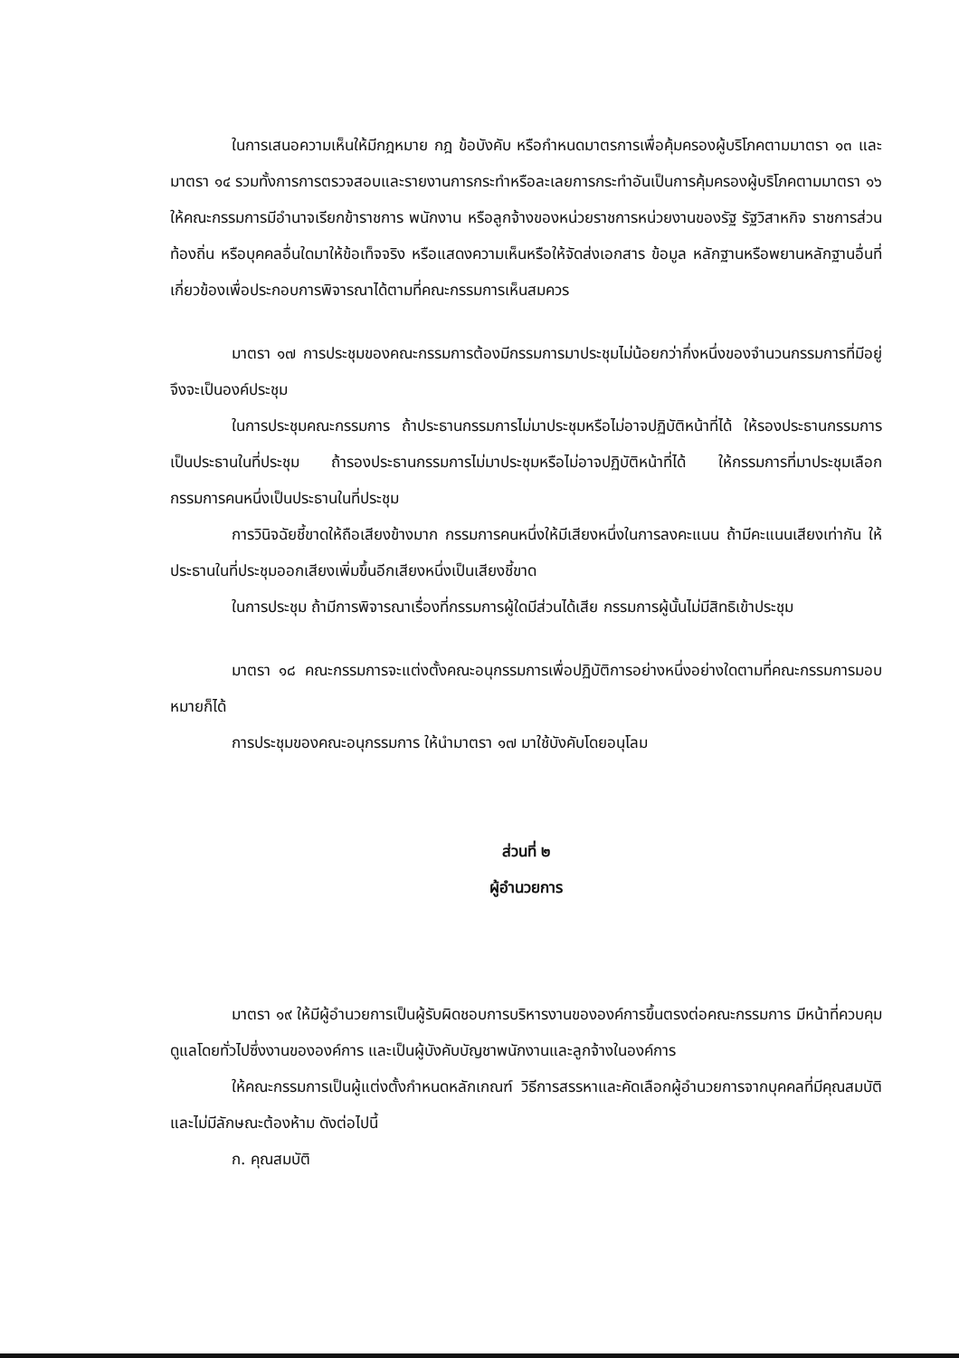ในการเสนอความเห็นให้มีกฎหมาย กฎ ข้อบังคับ หรือกำหนดมาตรการเพื่อคุ้มครองผู้บริโภคตามมาตรา ๑๓ และมาตรา ๑๔ รวมทั้งการการตรวจสอบและรายงานการกระทำหรือละเลยการกระทำอันเป็นการคุ้มครองผู้บริโภคตามมาตรา ๑๖ ให้คณะกรรมการมีอำนาจเรียกข้าราชการ พนักงาน หรือลูกจ้างของหน่วยราชการหน่วยงานของรัฐ รัฐวิสาหกิจ ราชการส่วนท้องถิ่น หรือบุคคลอื่นใดมาให้ข้อเท็จจริง หรือแสดงความเห็นหรือให้จัดส่งเอกสาร ข้อมูล หลักฐานหรือพยานหลักฐานอื่นที่เกี่ยวข้องเพื่อประกอบการพิจารณาได้ตามที่คณะกรรมการเห็นสมควร
มาตรา ๑๗ การประชุมของคณะกรรมการต้องมีกรรมการมาประชุมไม่น้อยกว่ากึ่งหนึ่งของจำนวนกรรมการที่มีอยู่ จึงจะเป็นองค์ประชุม
ในการประชุมคณะกรรมการ ถ้าประธานกรรมการไม่มาประชุมหรือไม่อาจปฏิบัติหน้าที่ได้ ให้รองประธานกรรมการเป็นประธานในที่ประชุม ถ้ารองประธานกรรมการไม่มาประชุมหรือไม่อาจปฏิบัติหน้าที่ได้ ให้กรรมการที่มาประชุมเลือกกรรมการคนหนึ่งเป็นประธานในที่ประชุม
การวินิจฉัยชี้ขาดให้ถือเสียงข้างมาก กรรมการคนหนึ่งให้มีเสียงหนึ่งในการลงคะแนน ถ้ามีคะแนนเสียงเท่ากัน ให้ประธานในที่ประชุมออกเสียงเพิ่มขึ้นอีกเสียงหนึ่งเป็นเสียงชี้ขาด
ในการประชุม ถ้ามีการพิจารณาเรื่องที่กรรมการผู้ใดมีส่วนได้เสีย กรรมการผู้นั้นไม่มีสิทธิเข้าประชุม
มาตรา ๑๘ คณะกรรมการจะแต่งตั้งคณะอนุกรรมการเพื่อปฏิบัติการอย่างหนึ่งอย่างใดตามที่คณะกรรมการมอบหมายก็ได้
การประชุมของคณะอนุกรรมการ ให้นำมาตรา ๑๗ มาใช้บังคับโดยอนุโลม
ส่วนที่ ๒
ผู้อำนวยการ
มาตรา ๑๙ ให้มีผู้อำนวยการเป็นผู้รับผิดชอบการบริหารงานขององค์การขึ้นตรงต่อคณะกรรมการ มีหน้าที่ควบคุมดูแลโดยทั่วไปซึ่งงานขององค์การ และเป็นผู้บังคับบัญชาพนักงานและลูกจ้างในองค์การ
ให้คณะกรรมการเป็นผู้แต่งตั้งกำหนดหลักเกณฑ์ วิธีการสรรหาและคัดเลือกผู้อำนวยการจากบุคคลที่มีคุณสมบัติและไม่มีลักษณะต้องห้าม ดังต่อไปนี้
ก. คุณสมบัติ